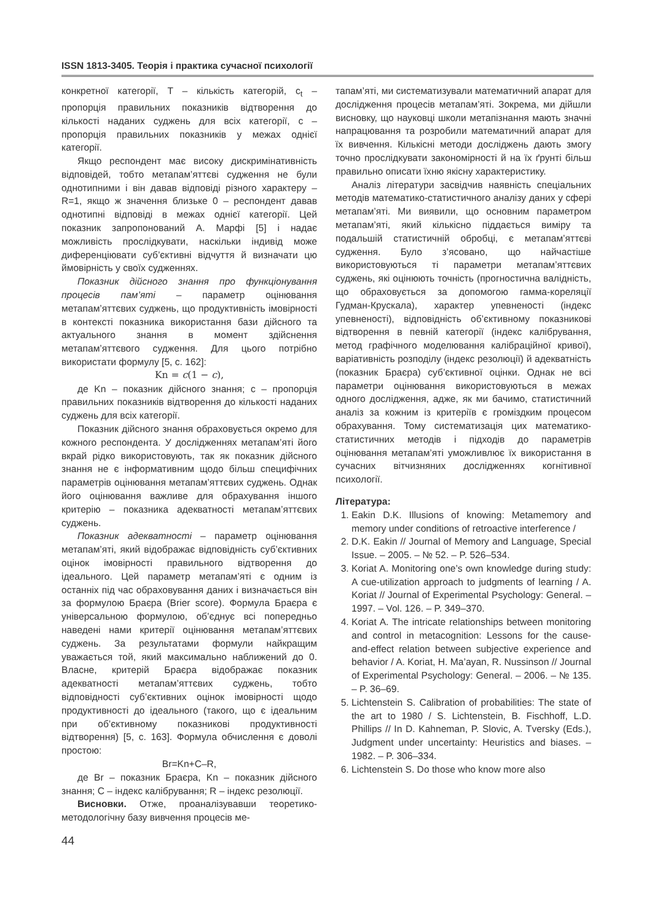ISSN 1813-3405. Теорія і практика сучасної психології
конкретної категорії, T – кількість категорій, c<sub>t</sub> – пропорція правильних показників відтворення до кількості наданих суджень для всіх категорії, c – пропорція правильних показників у межах однієї категорії.
Якщо респондент має високу дискримінативність відповідей, тобто метапам’яттєві судження не були однотипними і він давав відповіді різного характеру – R=1, якщо ж значення близьке 0 – респондент давав однотипні відповіді в межах однієї категорії. Цей показник запропонований А. Марфі [5] і надає можливість прослідкувати, наскільки індивід може диференціювати суб’єктивні відчуття й визначати цю ймовірність у своїх судженнях.
Показник дійсного знання про функціонування процесів пам’яті – параметр оцінювання метапам’яттєвих суджень, що продуктивність імовірності в контексті показника використання бази дійсного та актуального знання в момент здійснення метапам’яттєвого судження. Для цього потрібно використати формулу [5, с. 162]:
Kn = c(1 − c),
де Kn – показник дійсного знання; c – пропорція правильних показників відтворення до кількості наданих суджень для всіх категорії.
Показник дійсного знання обраховується окремо для кожного респондента. У дослідженнях метапам’яті його вкрай рідко використовують, так як показник дійсного знання не є інформативним щодо більш специфічних параметрів оцінювання метапам’яттєвих суджень. Однак його оцінювання важливе для обрахування іншого критерію – показника адекватності метапам’яттєвих суджень.
Показник адекватності – параметр оцінювання метапам’яті, який відображає відповідність суб’єктивних оцінок імовірності правильного відтворення до ідеального. Цей параметр метапам’яті є одним із останніх під час обраховування даних і визначається він за формулою Браєра (Brier score). Формула Браєра є універсальною формулою, об’єднує всі попередньо наведені нами критерії оцінювання метапам’яттєвих суджень. За результатами формули найкращим уважається той, який максимально наближений до 0. Власне, критерій Браєра відображає показник адекватності метапам’яттєвих суджень, тобто відповідності суб’єктивних оцінок імовірності щодо продуктивності до ідеального (такого, що є ідеальним при об’єктивному показникові продуктивності відтворення) [5, с. 163]. Формула обчислення є доволі простою:
Br=Kn+C–R,
де Br – показник Браєра, Kn – показник дійсного знання; C – індекс калібрування; R – індекс резолюції.
Висновки. Отже, проаналізувавши теоретико-методологічну базу вивчення процесів ме-
тапам’яті, ми систематизували математичний апарат для дослідження процесів метапам’яті. Зокрема, ми дійшли висновку, що науковці школи метапізнання мають значні напрацювання та розробили математичний апарат для їх вивчення. Кількісні методи досліджень дають змогу точно прослідкувати закономірності й на їх ґрунті більш правильно описати їхню якісну характеристику.
Аналіз літератури засвідчив наявність спеціальних методів математико-статистичного аналізу даних у сфері метапам’яті. Ми виявили, що основним параметром метапам’яті, який кількісно піддається виміру та подальшій статистичній обробці, є метапам’яттєві судження. Було з’ясовано, що найчастіше використовуються ті параметри метапам’яттєвих суджень, які оцінюють точність (прогностична валідність, що обраховується за допомогою гамма-кореляції Гудман-Крускала), характер упевненості (індекс упевненості), відповідність об’єктивному показникові відтворення в певній категорії (індекс калібрування, метод графічного моделювання калібраційної кривої), варіативність розподілу (індекс резолюції) й адекватність (показник Браєра) суб’єктивної оцінки. Однак не всі параметри оцінювання використовуються в межах одного дослідження, адже, як ми бачимо, статистичний аналіз за кожним із критеріїв є громіздким процесом обрахування. Тому систематизація цих математико-статистичних методів і підходів до параметрів оцінювання метапам’яті уможливлює їх використання в сучасних вітчизняних дослідженнях когнітивної психології.
Література:
1. Eakin D.K. Illusions of knowing: Metamemory and memory under conditions of retroactive interference /
2. D.K. Eakin // Journal of Memory and Language, Special Issue. – 2005. – № 52. – P. 526–534.
3. Koriat A. Monitoring one’s own knowledge during study: A cue-utilization approach to judgments of learning / A. Koriat // Journal of Experimental Psychology: General. – 1997. – Vol. 126. – P. 349–370.
4. Koriat A. The intricate relationships between monitoring and control in metacognition: Lessons for the cause-and-effect relation between subjective experience and behavior / A. Koriat, H. Ma’ayan, R. Nussinson // Journal of Experimental Psychology: General. – 2006. – № 135. – P. 36–69.
5. Lichtenstein S. Calibration of probabilities: The state of the art to 1980 / S. Lichtenstein, B. Fischhoff, L.D. Phillips // In D. Kahneman, P. Slovic, A. Tversky (Eds.), Judgment under uncertainty: Heuristics and biases. – 1982. – P. 306–334.
6. Lichtenstein S. Do those who know more also
44